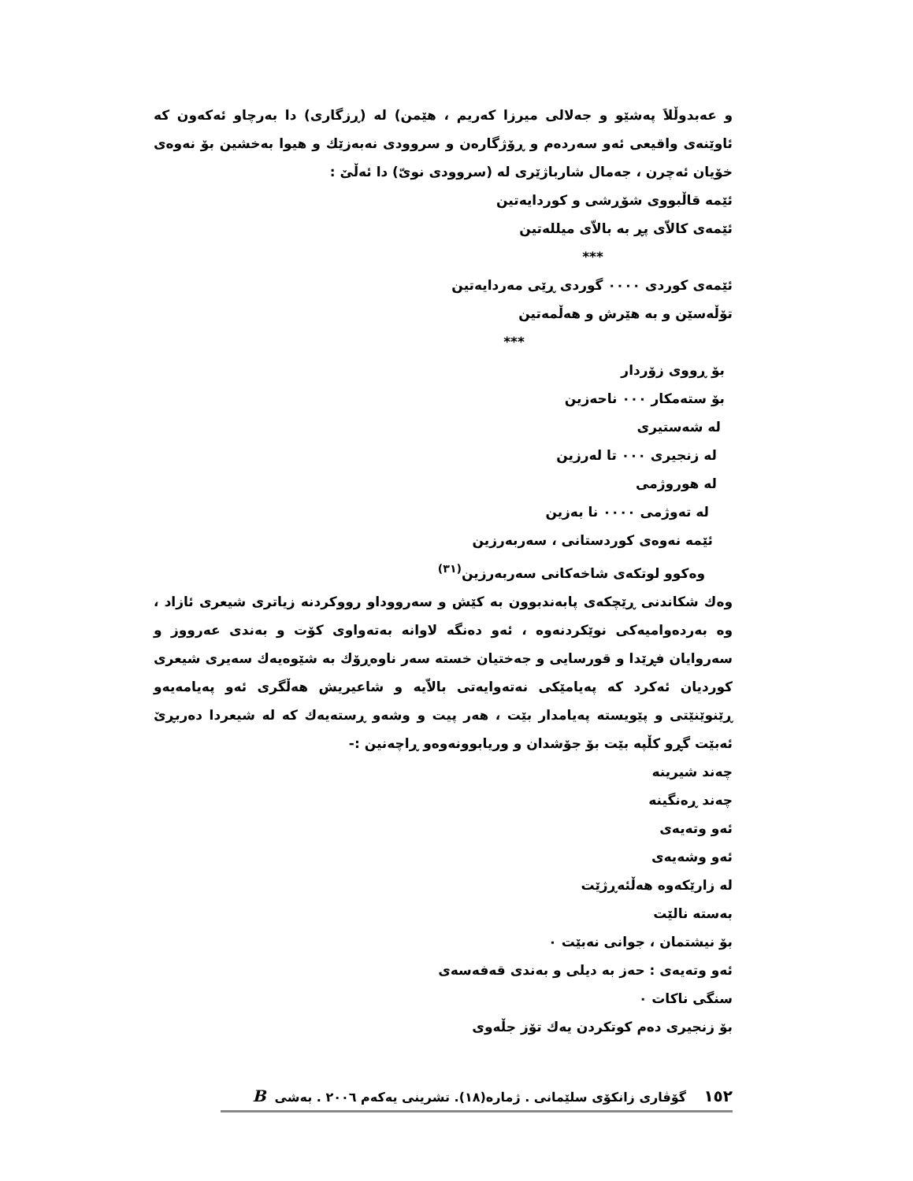و عەبدوڵلاَ پەشێو و جەلالى میرزا کەریم ، هێمن) لە (ڕزگاری) دا بەرچاو ئەکەون کە ئاوێنەی واقیعی ئەو سەردەم و ڕۆژگارەن و سروودی نەبەزێك و هیوا بەخشین بۆ نەوەی خۆیان ئەچرن ، جەمال شارباژێری لە (سروودی نویّ) دا ئەڵێ :
ئێمە قاڵبووی شۆڕشی و کوردایەتین
ئێمەی کالاّی پڕ بە بالاّی میللەتین
***
ئێمەی کوردی ۰۰۰۰ گوردی ڕێی مەردایەتین
تۆڵەسێن و بە هێرش و هەڵمەتین
***
بۆ ڕووی زۆردار
بۆ ستەمکار ۰۰۰ ناحەزین
لە شەستیری
لە زنجیری ۰۰۰ تا لەرزین
لە هوروژمی
لە تەوژمی ۰۰۰۰ نا بەزین
ئێمە نەوەی کوردستانی ، سەربەرزین
وەکوو لوتکەی شاخەکانی سەربەرزین<sup>(٣١)</sup>
وەك شکاندنی ڕێچکەی پابەندبوون بە کێش و سەرووداو رووکردنە زیاتری شیعری ئازاد ، وە بەردەوامیەکی نوێکردنەوە ، ئەو دەنگە لاوانە بەتەواوی کۆت و بەندی عەرووز و سەروایان فڕێدا و قورسایی و جەختیان خستە سەر ناوەڕۆك بە شێوەیەك سەیری شیعری کوردیان ئەکرد کە پەیامێکی نەتەوایەتی بالاّیە و شاعیریش هەڵگری ئەو پەیامەیەو ڕێنوێنێتی و پێویستە پەیامدار بێت ، هەر پیت و وشەو ڕستەیەك کە لە شیعردا دەربڕێ ئەبێت گڕو کڵپە بێت بۆ جۆشدان و وریابوونەوەو ڕاچەنین :-
چەند شیرینە
چەند ڕەنگینە
ئەو وتەیەی
ئەو وشەیەی
لە زارێکەوە هەڵئەڕژێت
بەستە نالێت
بۆ نیشتمان ، جوانی نەبێت ۰
ئەو وتەیەی : حەز بە دیلی و بەندی قەفەسەی
سنگی ناکات ۰
بۆ زنجیری دەم کوتکردن یەك تۆز جڵەوی
١٥٢ گۆڤاری زانکۆی سلێمانی . ژمارە(١٨). تشرینی یەکەم ٢٠٠٦ . بەشی B